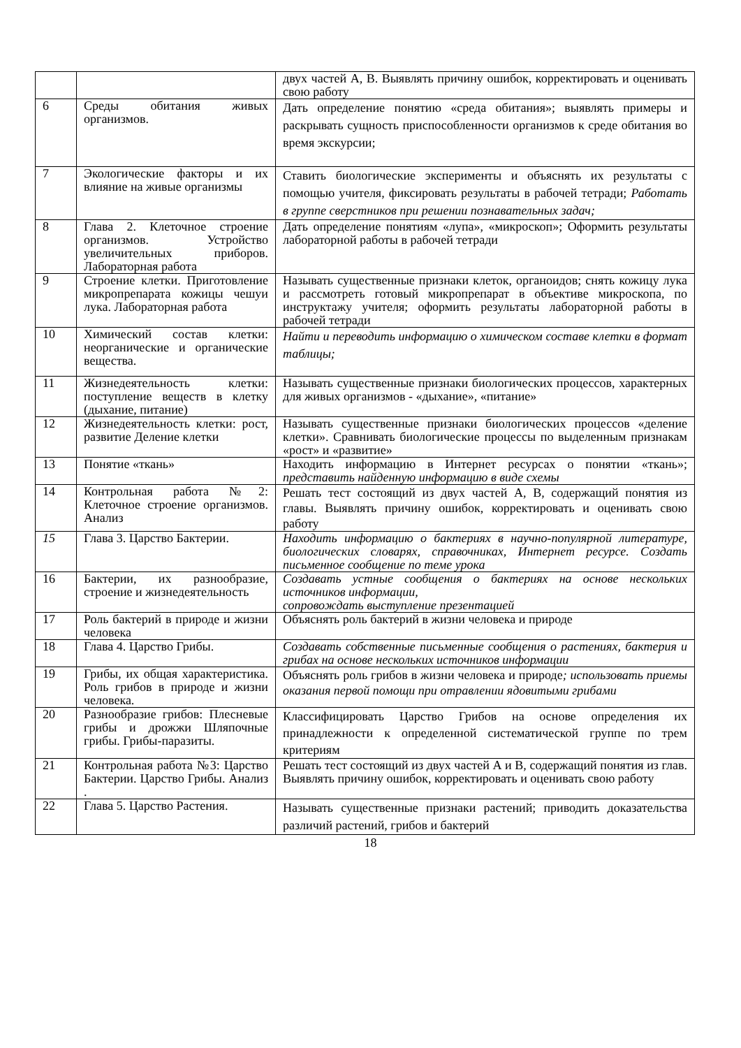| | | двух частей А, В. Выявлять причину ошибок, корректировать и оценивать свою работу |
| 6 | Среды обитания живых организмов. | Дать определение понятию «среда обитания»; выявлять примеры и раскрывать сущность приспособленности организмов к среде обитания во время экскурсии; |
| 7 | Экологические факторы и их влияние на живые организмы | Ставить биологические эксперименты и объяснять их результаты с помощью учителя, фиксировать результаты в рабочей тетради; Работать в группе сверстников при решении познавательных задач; |
| 8 | Глава 2. Клеточное строение организмов. Устройство увеличительных приборов. Лабораторная работа | Дать определение понятиям «лупа», «микроскоп»; Оформить результаты лабораторной работы в рабочей тетради |
| 9 | Строение клетки. Приготовление микропрепарата кожицы чешуи лука. Лабораторная работа | Называть существенные признаки клеток, органоидов; снять кожицу лука и рассмотреть готовый микропрепарат в объективе микроскопа, по инструктажу учителя; оформить результаты лабораторной работы в рабочей тетради |
| 10 | Химический состав клетки: неорганические и органические вещества. | Найти и переводить информацию о химическом составе клетки в формат таблицы; |
| 11 | Жизнедеятельность клетки: поступление веществ в клетку (дыхание, питание) | Называть существенные признаки биологических процессов, характерных для живых организмов - «дыхание», «питание» |
| 12 | Жизнедеятельность клетки: рост, развитие Деление клетки | Называть существенные признаки биологических процессов «деление клетки». Сравнивать биологические процессы по выделенным признакам «рост» и «развитие» |
| 13 | Понятие «ткань» | Находить информацию в Интернет ресурсах о понятии «ткань»; представить найденную информацию в виде схемы |
| 14 | Контрольная работа №2: Клеточное строение организмов. Анализ | Решать тест состоящий из двух частей А, В, содержащий понятия из главы. Выявлять причину ошибок, корректировать и оценивать свою работу |
| 15 | Глава 3. Царство Бактерии. | Находить информацию о бактериях в научно-популярной литературе, биологических словарях, справочниках, Интернет ресурсе. Создать письменное сообщение по теме урока |
| 16 | Бактерии, их разнообразие, строение и жизнедеятельность | Создавать устные сообщения о бактериях на основе нескольких источников информации, сопровождать выступление презентацией |
| 17 | Роль бактерий в природе и жизни человека | Объяснять роль бактерий в жизни человека и природе |
| 18 | Глава 4. Царство Грибы. | Создавать собственные письменные сообщения о растениях, бактерия и грибах на основе нескольких источников информации |
| 19 | Грибы, их общая характеристика. Роль грибов в природе и жизни человека. | Объяснять роль грибов в жизни человека и природе ; использовать приемы оказания первой помощи при отравлении ядовитыми грибами |
| 20 | Разнообразие грибов: Плесневые грибы и дрожжи Шляпочные грибы. Грибы-паразиты. | Классифицировать Царство Грибов на основе определения их принадлежности к определенной систематической группе по трем критериям |
| 21 | Контрольная работа №3: Царство Бактерии. Царство Грибы. Анализ . | Решать тест состоящий из двух частей А и В, содержащий понятия из глав. Выявлять причину ошибок, корректировать и оценивать свою работу |
| 22 | Глава 5. Царство Растения. | Называть существенные признаки растений; приводить доказательства различий растений, грибов и бактерий |
18